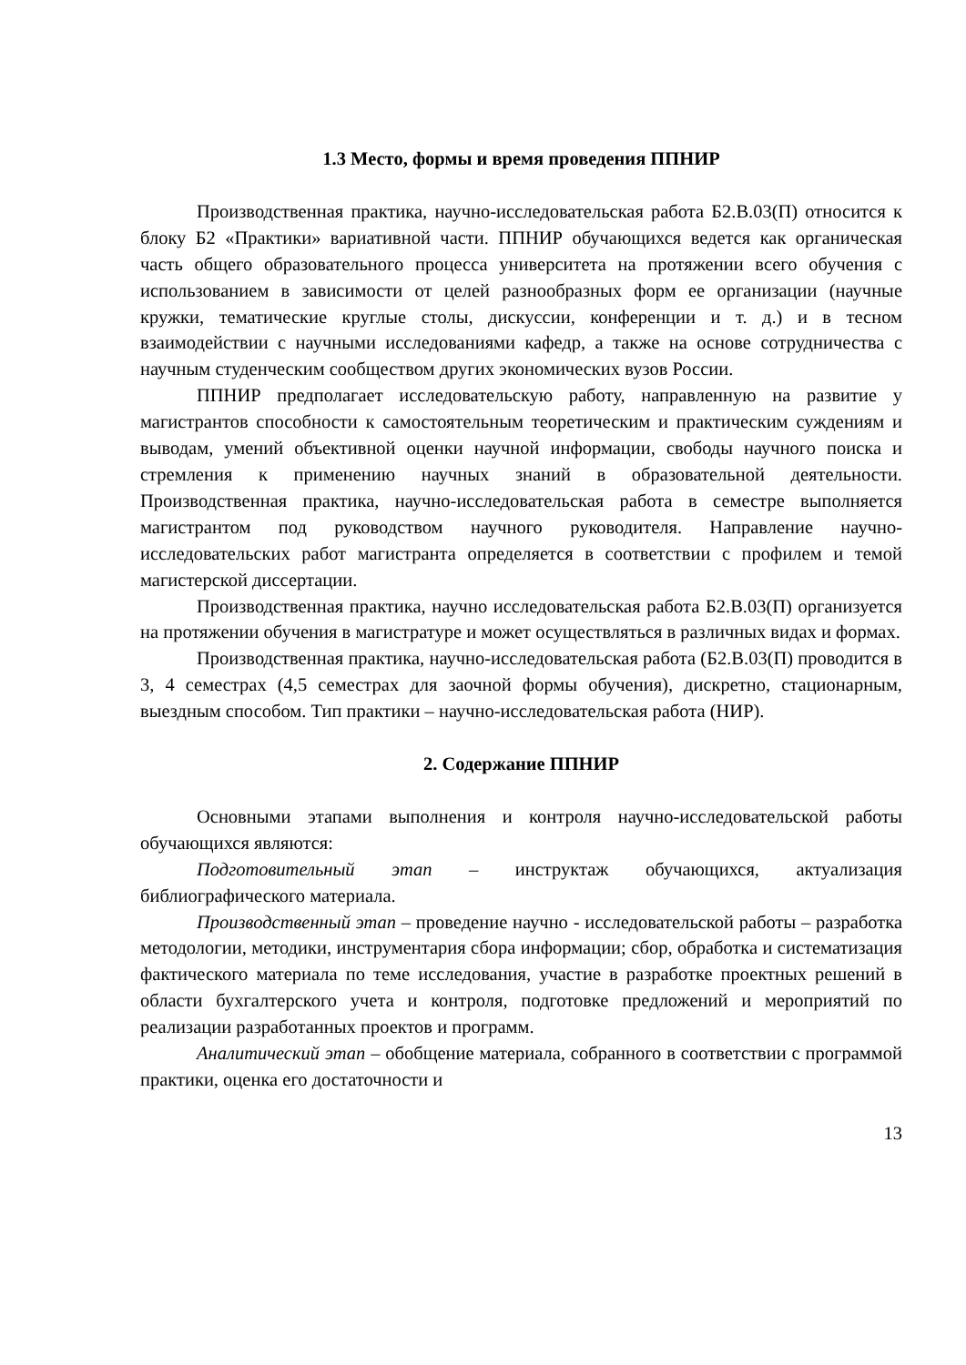1.3 Место, формы и время проведения ППНИР
Производственная практика, научно-исследовательская работа Б2.В.03(П) относится к блоку Б2 «Практики» вариативной части. ППНИР обучающихся ведется как органическая часть общего образовательного процесса университета на протяжении всего обучения с использованием в зависимости от целей разнообразных форм ее организации (научные кружки, тематические круглые столы, дискуссии, конференции и т. д.) и в тесном взаимодействии с научными исследованиями кафедр, а также на основе сотрудничества с научным студенческим сообществом других экономических вузов России.
ППНИР предполагает исследовательскую работу, направленную на развитие у магистрантов способности к самостоятельным теоретическим и практическим суждениям и выводам, умений объективной оценки научной информации, свободы научного поиска и стремления к применению научных знаний в образовательной деятельности. Производственная практика, научно-исследовательская работа в семестре выполняется магистрантом под руководством научного руководителя. Направление научно-исследовательских работ магистранта определяется в соответствии с профилем и темой магистерской диссертации.
Производственная практика, научно исследовательская работа Б2.В.03(П) организуется на протяжении обучения в магистратуре и может осуществляться в различных видах и формах.
Производственная практика, научно-исследовательская работа (Б2.В.03(П) проводится в 3, 4 семестрах (4,5 семестрах для заочной формы обучения), дискретно, стационарным, выездным способом. Тип практики – научно-исследовательская работа (НИР).
2. Содержание ППНИР
Основными этапами выполнения и контроля научно-исследовательской работы обучающихся являются:
Подготовительный этап – инструктаж обучающихся, актуализация библиографического материала.
Производственный этап – проведение научно - исследовательской работы – разработка методологии, методики, инструментария сбора информации; сбор, обработка и систематизация фактического материала по теме исследования, участие в разработке проектных решений в области бухгалтерского учета и контроля, подготовке предложений и мероприятий по реализации разработанных проектов и программ.
Аналитический этап – обобщение материала, собранного в соответствии с программой практики, оценка его достаточности и
13